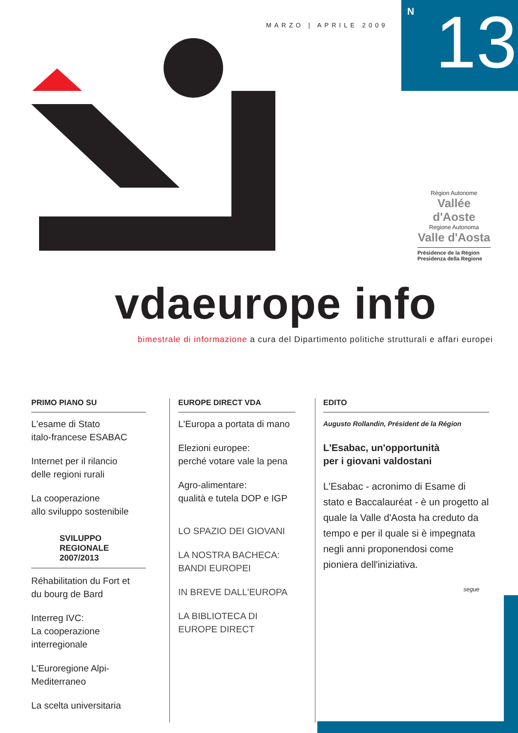MARZO | APRILE 2009
N 13
Région Autonome
Vallée d'Aoste
Regione Autonoma
Valle d'Aosta
Présidence de la Région
Presidenza della Regione
vdaeurope info
bimestrale di informazione a cura del Dipartimento politiche strutturali e affari europei
PRIMO PIANO SU
L'esame di Stato
italo-francese ESABAC
Internet per il rilancio
delle regioni rurali
La cooperazione
allo sviluppo sostenibile
SVILUPPO REGIONALE
2007/2013
Réhabilitation du Fort et
du bourg de Bard
Interreg IVC:
La cooperazione interregionale
L'Euroregione Alpi-Mediterraneo
La scelta universitaria
EUROPE DIRECT VDA
L'Europa a portata di mano
Elezioni europee:
perché votare vale la pena
Agro-alimentare:
qualità e tutela DOP e IGP
LO SPAZIO DEI GIOVANI
LA NOSTRA BACHECA:
BANDI EUROPEI
IN BREVE DALL'EUROPA
LA BIBLIOTECA DI
EUROPE DIRECT
EDITO
Augusto Rollandin, Président de la Région
L'Esabac, un'opportunità
per i giovani valdostani
L'Esabac - acronimo di Esame di stato e Baccalauréat - è un progetto al quale la Valle d'Aosta ha creduto da tempo e per il quale si è impegnata negli anni proponendosi come pioniera dell'iniziativa.
segue